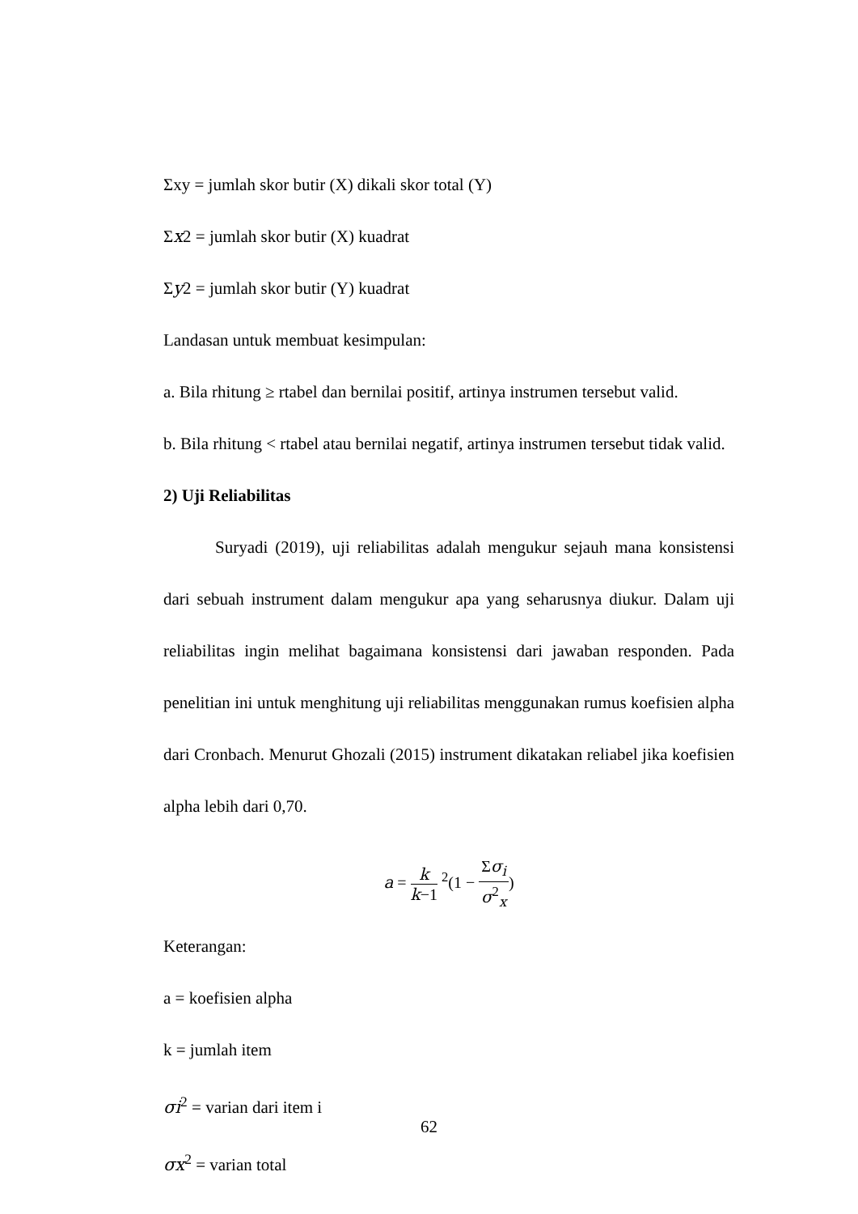Σxy = jumlah skor butir (X) dikali skor total (Y)
Σx2 = jumlah skor butir (X) kuadrat
Σy2 = jumlah skor butir (Y) kuadrat
Landasan untuk membuat kesimpulan:
a. Bila rhitung ≥ rtabel dan bernilai positif, artinya instrumen tersebut valid.
b. Bila rhitung < rtabel atau bernilai negatif, artinya instrumen tersebut tidak valid.
2) Uji Reliabilitas
Suryadi (2019), uji reliabilitas adalah mengukur sejauh mana konsistensi dari sebuah instrument dalam mengukur apa yang seharusnya diukur. Dalam uji reliabilitas ingin melihat bagaimana konsistensi dari jawaban responden. Pada penelitian ini untuk menghitung uji reliabilitas menggunakan rumus koefisien alpha dari Cronbach. Menurut Ghozali (2015) instrument dikatakan reliabel jika koefisien alpha lebih dari 0,70.
a = k k−1 <sup>2</sup>(1 − Σσ<sub>i</sub> σ<sup>2</sup><sub>x</sub>)
Keterangan:
a = koefisien alpha
k = jumlah item
σi<sup>2</sup> = varian dari item i
σx<sup>2</sup> = varian total
62